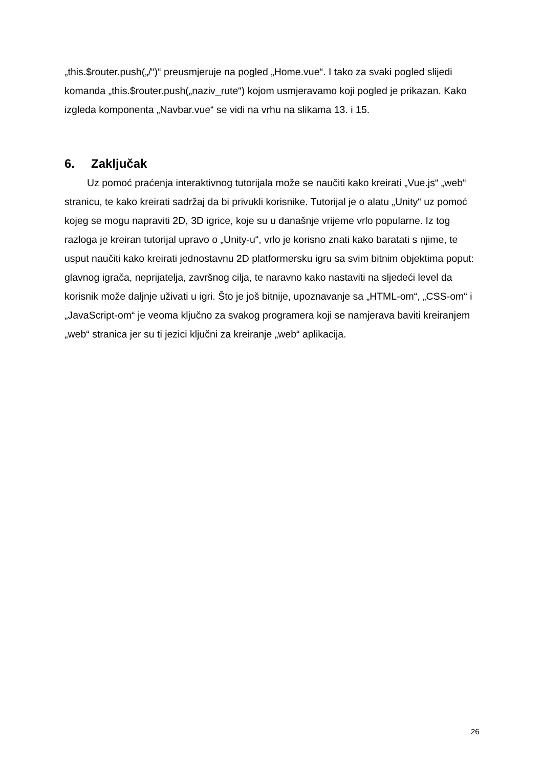„this.$router.push(„/“)“ preusmjeruje na pogled „Home.vue“. I tako za svaki pogled slijedi komanda „this.$router.push(„naziv_rute“) kojom usmjeravamo koji pogled je prikazan. Kako izgleda komponenta „Navbar.vue“ se vidi na vrhu na slikama 13. i 15.
6. Zaključak
Uz pomoć praćenja interaktivnog tutorijala može se naučiti kako kreirati „Vue.js“ „web“ stranicu, te kako kreirati sadržaj da bi privukli korisnike. Tutorijal je o alatu „Unity“ uz pomoć kojeg se mogu napraviti 2D, 3D igrice, koje su u današnje vrijeme vrlo popularne. Iz tog razloga je kreiran tutorijal upravo o „Unity-u“, vrlo je korisno znati kako baratati s njime, te usput naučiti kako kreirati jednostavnu 2D platformersku igru sa svim bitnim objektima poput: glavnog igrača, neprijatelja, završnog cilja, te naravno kako nastaviti na sljedeći level da korisnik može daljnje uživati u igri. Što je još bitnije, upoznavanje sa „HTML-om“, „CSS-om“ i „JavaScript-om“ je veoma ključno za svakog programera koji se namjerava baviti kreiranjem „web“ stranica jer su ti jezici ključni za kreiranje „web“ aplikacija.
26